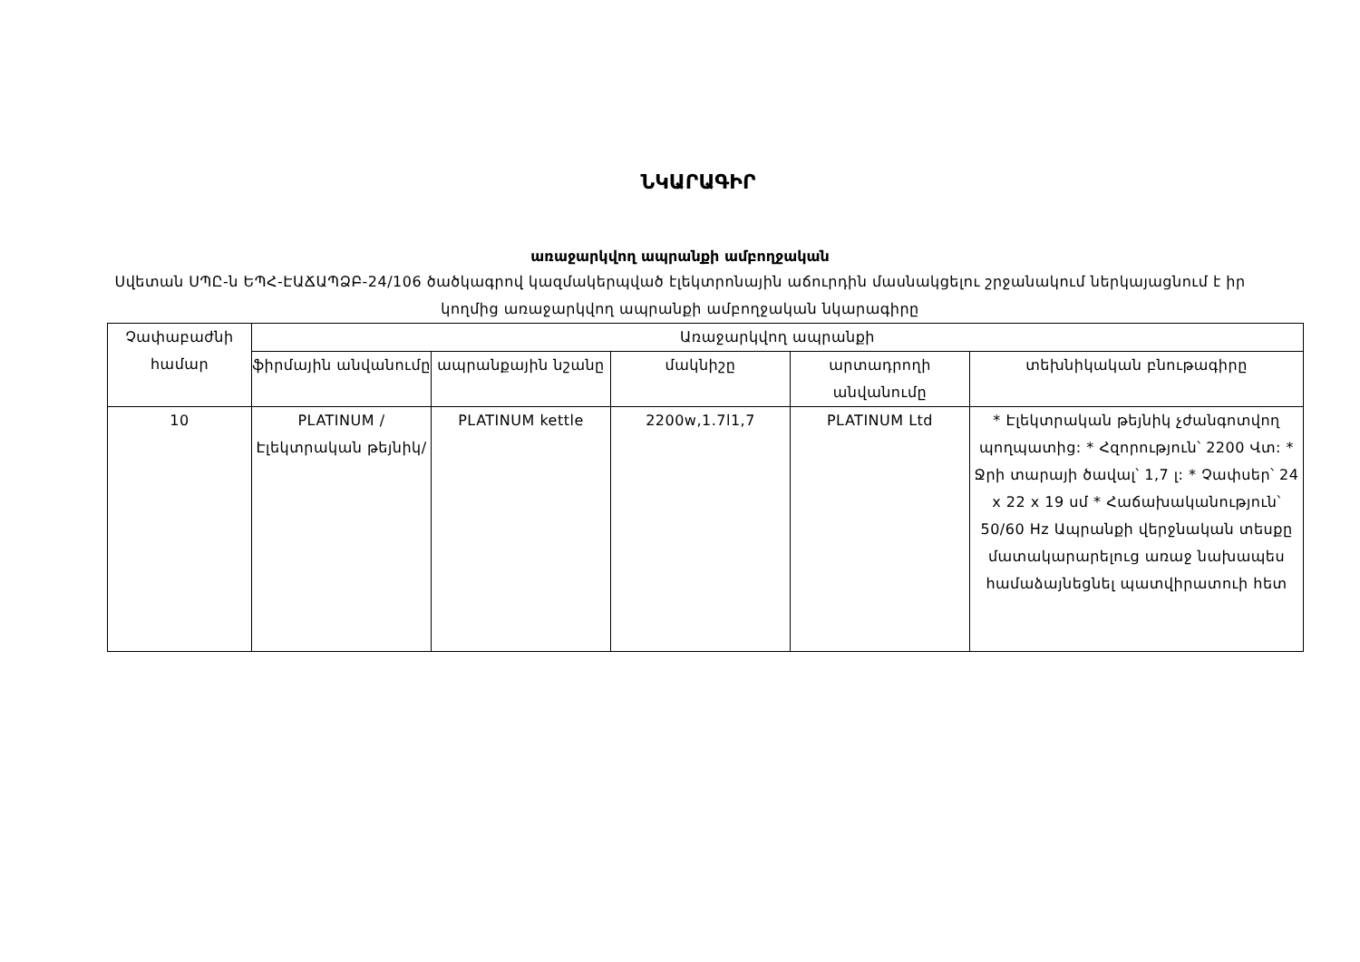ՆԿԱՐԱԳԻՐ
առաջարկվող ապրանքի ամբողջական
Սվետան ՍՊԸ-ն ԵՊՀ-ԷԱՃԱՊՁԲ-24/106 ծածկագրով կազմակերպված էլեկտրոնային աճուրդին մասնակցելու շրջանակում ներկայացնում է իր կողմից առաջարկվող ապրանքի ամբողջական նկարագիրը
| Չափաբաժնի համար | Առաջարկվող ապրանքի | | | | |
| --- | --- | --- | --- | --- | --- |
| | ֆիրմային անվանումը | ապրանքային նշանը | մակնիշը | արտադրողի անվանումը | տեխնիկական բնութագիրը |
| 10 | PLATINUM /Էլեկտրական թեյնիկ/ | PLATINUM kettle | 2200w,1.7l1,7 | PLATINUM Ltd | * Էլեկտրական թեյնիկ չժանգոտվող պողպատից: * Հզորություն՝ 2200 Վտ: * Ջրի տարայի ծավալ՝ 1,7 լ: * Չափսեր՝ 24 x 22 x 19 սմ * Հաճախականություն՝ 50/60 Hz Ապրանքի վերջնական տեսքը մատակարարելուց առաջ նախապես համաձայնեցնել պատվիրատուի հետ |